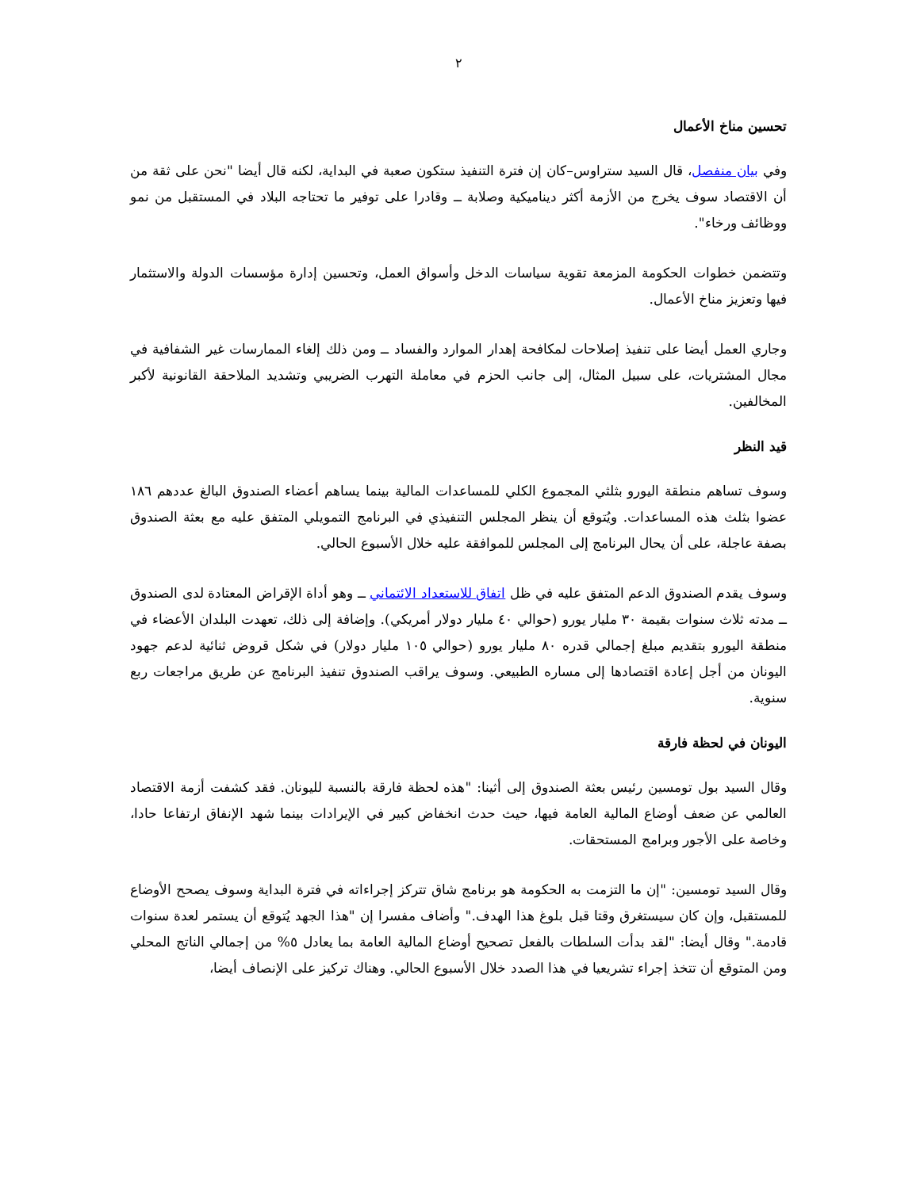٢
تحسين مناخ الأعمال
وفي بيان منفصل، قال السيد ستراوس–كان إن فترة التنفيذ ستكون صعبة في البداية، لكنه قال أيضا "نحن على ثقة من أن الاقتصاد سوف يخرج من الأزمة أكثر ديناميكية وصلابة ــ وقادرا على توفير ما تحتاجه البلاد في المستقبل من نمو ووظائف ورخاء".
وتتضمن خطوات الحكومة المزمعة تقوية سياسات الدخل وأسواق العمل، وتحسين إدارة مؤسسات الدولة والاستثمار فيها وتعزيز مناخ الأعمال.
وجاري العمل أيضا على تنفيذ إصلاحات لمكافحة إهدار الموارد والفساد ــ ومن ذلك إلغاء الممارسات غير الشفافية في مجال المشتريات، على سبيل المثال، إلى جانب الحزم في معاملة التهرب الضريبي وتشديد الملاحقة القانونية لأكبر المخالفين.
قيد النظر
وسوف تساهم منطقة اليورو بثلثي المجموع الكلي للمساعدات المالية بينما يساهم أعضاء الصندوق البالغ عددهم ١٨٦ عضوا بثلث هذه المساعدات. ويُتوقع أن ينظر المجلس التنفيذي في البرنامج التمويلي المتفق عليه مع بعثة الصندوق بصفة عاجلة، على أن يحال البرنامج إلى المجلس للموافقة عليه خلال الأسبوع الحالي.
وسوف يقدم الصندوق الدعم المتفق عليه في ظل اتفاق للاستعداد الائتماني ــ وهو أداة الإقراض المعتادة لدى الصندوق ــ مدته ثلاث سنوات بقيمة ٣٠ مليار يورو (حوالي ٤٠ مليار دولار أمريكي). وإضافة إلى ذلك، تعهدت البلدان الأعضاء في منطقة اليورو بتقديم مبلغ إجمالي قدره ٨٠ مليار يورو (حوالي ١٠٥ مليار دولار) في شكل قروض ثنائية لدعم جهود اليونان من أجل إعادة اقتصادها إلى مساره الطبيعي. وسوف يراقب الصندوق تنفيذ البرنامج عن طريق مراجعات ربع سنوية.
اليونان في لحظة فارقة
وقال السيد بول تومسين رئيس بعثة الصندوق إلى أثينا: "هذه لحظة فارقة بالنسبة لليونان. فقد كشفت أزمة الاقتصاد العالمي عن ضعف أوضاع المالية العامة فيها، حيث حدث انخفاض كبير في الإيرادات بينما شهد الإنفاق ارتفاعا حادا، وخاصة على الأجور وبرامج المستحقات.
وقال السيد تومسين: "إن ما التزمت به الحكومة هو برنامج شاق تتركز إجراءاته في فترة البداية وسوف يصحح الأوضاع للمستقبل، وإن كان سيستغرق وقتا قبل بلوغ هذا الهدف." وأضاف مفسرا إن "هذا الجهد يُتوقع أن يستمر لعدة سنوات قادمة." وقال أيضا: "لقد بدأت السلطات بالفعل تصحيح أوضاع المالية العامة بما يعادل ٥% من إجمالي الناتج المحلي ومن المتوقع أن تتخذ إجراء تشريعيا في هذا الصدد خلال الأسبوع الحالي. وهناك تركيز على الإنصاف أيضا،